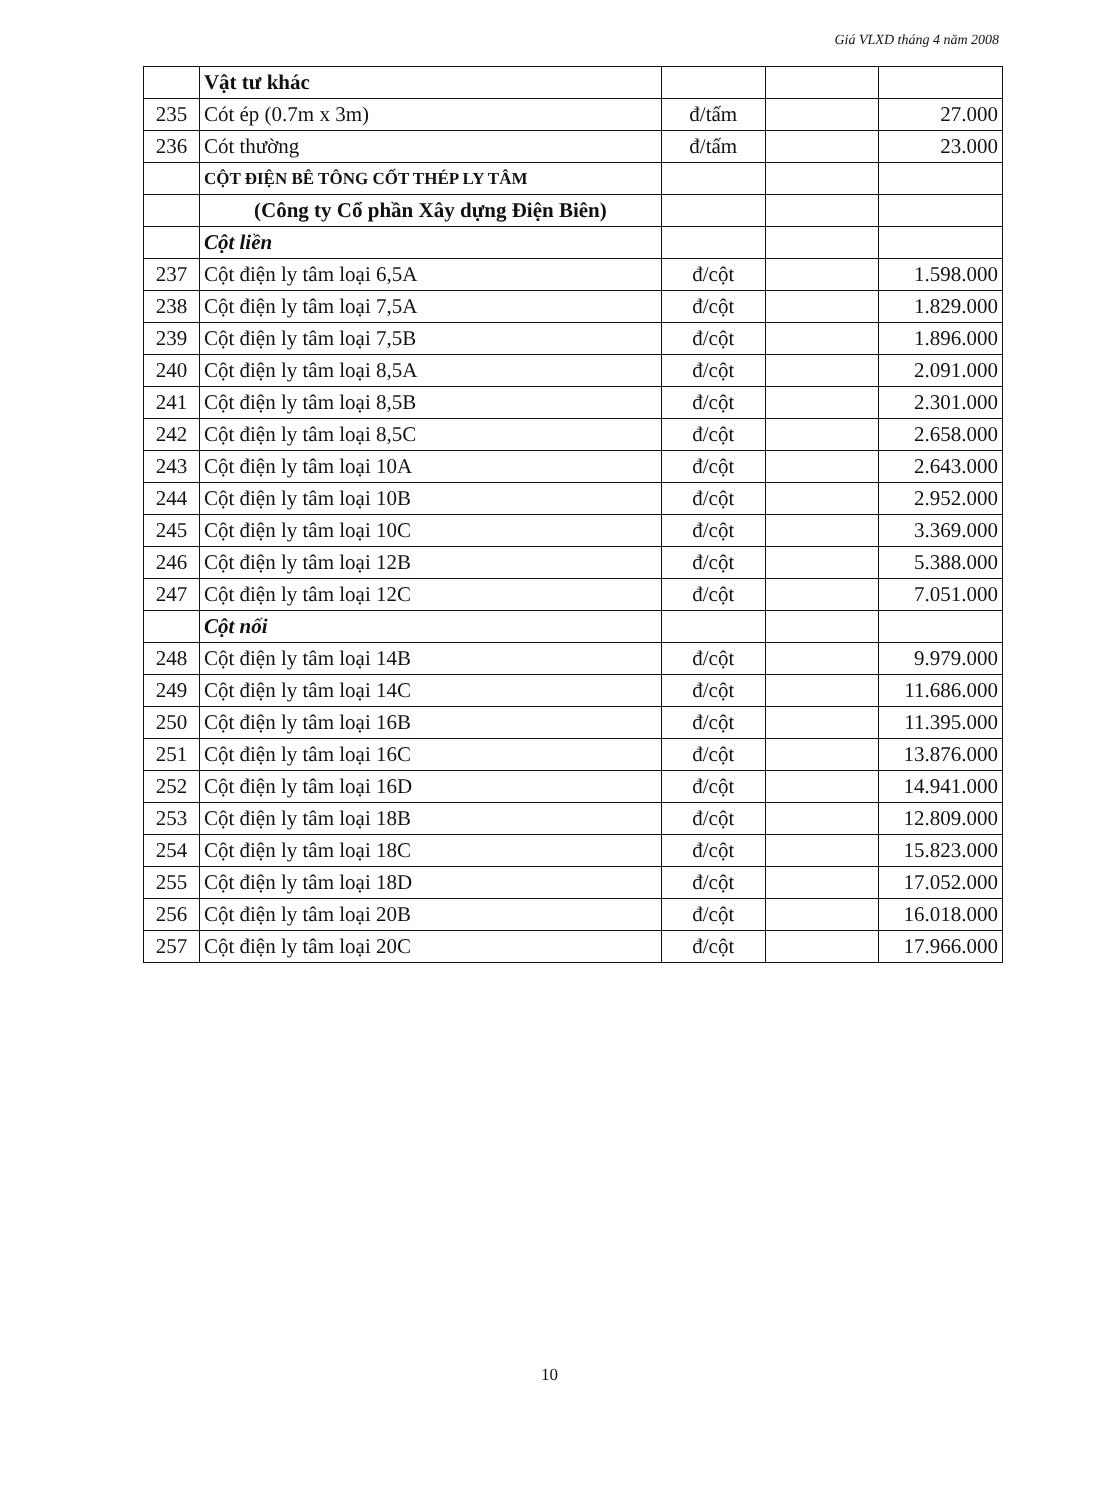Giá VLXD tháng 4 năm 2008
| | Vật tư khác | | | |
| 235 | Cót ép (0.7m x 3m) | đ/tấm | | 27.000 |
| 236 | Cót thường | đ/tấm | | 23.000 |
| | CỘT ĐIỆN BÊ TÔNG CỐT THÉP LY TÂM | | | |
| | (Công ty Cổ phần Xây dựng Điện Biên) | | | |
| | Cột liền | | | |
| 237 | Cột điện ly tâm loại 6,5A | đ/cột | | 1.598.000 |
| 238 | Cột điện ly tâm loại 7,5A | đ/cột | | 1.829.000 |
| 239 | Cột điện ly tâm loại 7,5B | đ/cột | | 1.896.000 |
| 240 | Cột điện ly tâm loại 8,5A | đ/cột | | 2.091.000 |
| 241 | Cột điện ly tâm loại 8,5B | đ/cột | | 2.301.000 |
| 242 | Cột điện ly tâm loại 8,5C | đ/cột | | 2.658.000 |
| 243 | Cột điện ly tâm loại 10A | đ/cột | | 2.643.000 |
| 244 | Cột điện ly tâm loại 10B | đ/cột | | 2.952.000 |
| 245 | Cột điện ly tâm loại 10C | đ/cột | | 3.369.000 |
| 246 | Cột điện ly tâm loại 12B | đ/cột | | 5.388.000 |
| 247 | Cột điện ly tâm loại 12C | đ/cột | | 7.051.000 |
| | Cột nối | | | |
| 248 | Cột điện ly tâm loại 14B | đ/cột | | 9.979.000 |
| 249 | Cột điện ly tâm loại 14C | đ/cột | | 11.686.000 |
| 250 | Cột điện ly tâm loại 16B | đ/cột | | 11.395.000 |
| 251 | Cột điện ly tâm loại 16C | đ/cột | | 13.876.000 |
| 252 | Cột điện ly tâm loại 16D | đ/cột | | 14.941.000 |
| 253 | Cột điện ly tâm loại 18B | đ/cột | | 12.809.000 |
| 254 | Cột điện ly tâm loại 18C | đ/cột | | 15.823.000 |
| 255 | Cột điện ly tâm loại 18D | đ/cột | | 17.052.000 |
| 256 | Cột điện ly tâm loại 20B | đ/cột | | 16.018.000 |
| 257 | Cột điện ly tâm loại 20C | đ/cột | | 17.966.000 |
10